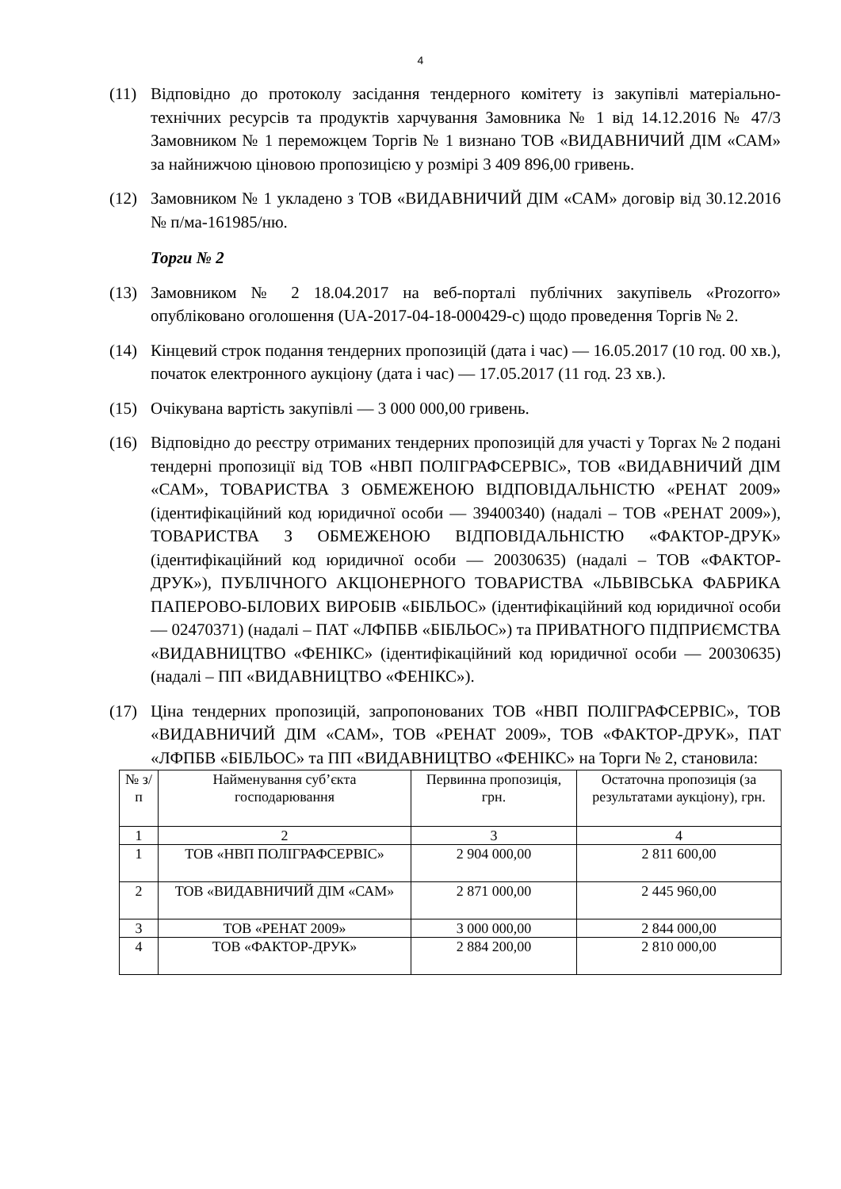4
(11) Відповідно до протоколу засідання тендерного комітету із закупівлі матеріально-технічних ресурсів та продуктів харчування Замовника № 1 від 14.12.2016 № 47/3 Замовником № 1 переможцем Торгів № 1 визнано ТОВ «ВИДАВНИЧИЙ ДІМ «САМ» за найнижчою ціновою пропозицією у розмірі 3 409 896,00 гривень.
(12) Замовником № 1 укладено з ТОВ «ВИДАВНИЧИЙ ДІМ «САМ» договір від 30.12.2016 № п/ма-161985/ню.
Торги № 2
(13) Замовником № 2 18.04.2017 на веб-порталі публічних закупівель «Prozorro» опубліковано оголошення (UA-2017-04-18-000429-c) щодо проведення Торгів № 2.
(14) Кінцевий строк подання тендерних пропозицій (дата і час) — 16.05.2017 (10 год. 00 хв.), початок електронного аукціону (дата і час) — 17.05.2017 (11 год. 23 хв.).
(15) Очікувана вартість закупівлі — 3 000 000,00 гривень.
(16) Відповідно до реєстру отриманих тендерних пропозицій для участі у Торгах № 2 подані тендерні пропозиції від ТОВ «НВП ПОЛІГРАФСЕРВІС», ТОВ «ВИДАВНИЧИЙ ДІМ «САМ», ТОВАРИСТВА З ОБМЕЖЕНОЮ ВІДПОВІДАЛЬНІСТЮ «РЕНАТ 2009» (ідентифікаційний код юридичної особи — 39400340) (надалі – ТОВ «РЕНАТ 2009»), ТОВАРИСТВА З ОБМЕЖЕНОЮ ВІДПОВІДАЛЬНІСТЮ «ФАКТОР-ДРУК» (ідентифікаційний код юридичної особи — 20030635) (надалі – ТОВ «ФАКТОР-ДРУК»), ПУБЛІЧНОГО АКЦІОНЕРНОГО ТОВАРИСТВА «ЛЬВІВСЬКА ФАБРИКА ПАПЕРОВО-БІЛОВИХ ВИРОБІВ «БІБЛЬОС» (ідентифікаційний код юридичної особи — 02470371) (надалі – ПАТ «ЛФПБВ «БІБЛЬОС») та ПРИВАТНОГО ПІДПРИЄМСТВА «ВИДАВНИЦТВО «ФЕНІКС» (ідентифікаційний код юридичної особи — 20030635) (надалі – ПП «ВИДАВНИЦТВО «ФЕНІКС»).
(17) Ціна тендерних пропозицій, запропонованих ТОВ «НВП ПОЛІГРАФСЕРВІС», ТОВ «ВИДАВНИЧИЙ ДІМ «САМ», ТОВ «РЕНАТ 2009», ТОВ «ФАКТОР-ДРУК», ПАТ «ЛФПБВ «БІБЛЬОС» та ПП «ВИДАВНИЦТВО «ФЕНІКС» на Торги № 2, становила:
| № з/п | Найменування суб’єкта господарювання | Первинна пропозиція, грн. | Остаточна пропозиція (за результатами аукціону), грн. |
| 1 | 2 | 3 | 4 |
| 1 | ТОВ «НВП ПОЛІГРАФСЕРВІС» | 2 904 000,00 | 2 811 600,00 |
| 2 | ТОВ «ВИДАВНИЧИЙ ДІМ «САМ» | 2 871 000,00 | 2 445 960,00 |
| 3 | ТОВ «РЕНАТ 2009» | 3 000 000,00 | 2 844 000,00 |
| 4 | ТОВ «ФАКТОР-ДРУК» | 2 884 200,00 | 2 810 000,00 |